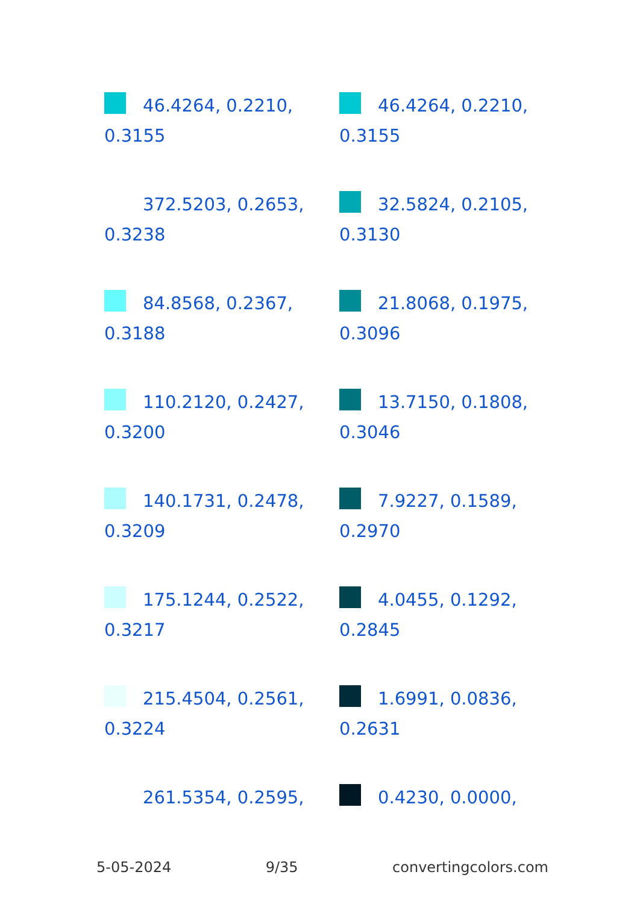46.4264, 0.2210,
0.3155
46.4264, 0.2210,
0.3155
372.5203, 0.2653,
0.3238
32.5824, 0.2105,
0.3130
84.8568, 0.2367,
0.3188
21.8068, 0.1975,
0.3096
110.2120, 0.2427,
0.3200
13.7150, 0.1808,
0.3046
140.1731, 0.2478,
0.3209
7.9227, 0.1589,
0.2970
175.1244, 0.2522,
0.3217
4.0455, 0.1292,
0.2845
215.4504, 0.2561,
0.3224
1.6991, 0.0836,
0.2631
261.5354, 0.2595,
0.4230, 0.0000,
5-05-2024 9/35 convertingcolors.com